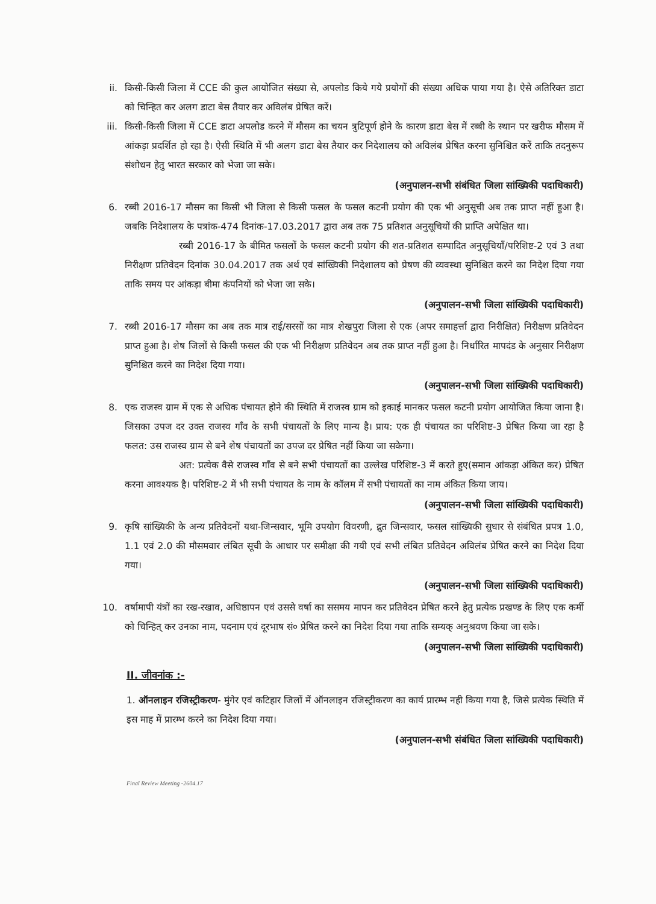ii. किसी-किसी जिला में CCE की कुल आयोजित संख्या से, अपलोड किये गये प्रयोगों की संख्या अधिक पाया गया है। ऐसे अतिरिक्त डाटा को चिन्हित कर अलग डाटा बेस तैयार कर अविलंब प्रेषित करें।
iii. किसी-किसी जिला में CCE डाटा अपलोड करने में मौसम का चयन त्रुटिपूर्ण होने के कारण डाटा बेस में रब्बी के स्थान पर खरीफ मौसम में आंकड़ा प्रदर्शित हो रहा है। ऐसी स्थिति में भी अलग डाटा बेस तैयार कर निदेशालय को अविलंब प्रेषित करना सुनिश्चित करें ताकि तदनुरूप संशोधन हेतु भारत सरकार को भेजा जा सके।
(अनुपालन-सभी संबंधित जिला सांख्यिकी पदाधिकारी)
6. रब्बी 2016-17 मौसम का किसी भी जिला से किसी फसल के फसल कटनी प्रयोग की एक भी अनुसूची अब तक प्राप्त नहीं हुआ है। जबकि निदेशालय के पत्रांक-474 दिनांक-17.03.2017 द्वारा अब तक 75 प्रतिशत अनुसूचियों की प्राप्ति अपेक्षित था।
रब्बी 2016-17 के बीमित फसलों के फसल कटनी प्रयोग की शत-प्रतिशत सम्पादित अनुसूचियाँ/परिशिष्ट-2 एवं 3 तथा निरीक्षण प्रतिवेदन दिनांक 30.04.2017 तक अर्थ एवं सांख्यिकी निदेशालय को प्रेषण की व्यवस्था सुनिश्चित करने का निदेश दिया गया ताकि समय पर आंकड़ा बीमा कंपनियों को भेजा जा सके।
(अनुपालन-सभी जिला सांख्यिकी पदाधिकारी)
7. रब्बी 2016-17 मौसम का अब तक मात्र राई/सरसों का मात्र शेखपुरा जिला से एक (अपर समाहर्त्ता द्वारा निरीक्षित) निरीक्षण प्रतिवेदन प्राप्त हुआ है। शेष जिलों से किसी फसल की एक भी निरीक्षण प्रतिवेदन अब तक प्राप्त नहीं हुआ है। निर्धारित मापदंड के अनुसार निरीक्षण सुनिश्चित करने का निदेश दिया गया।
(अनुपालन-सभी जिला सांख्यिकी पदाधिकारी)
8. एक राजस्व ग्राम में एक से अधिक पंचायत होने की स्थिति में राजस्व ग्राम को इकाई मानकर फसल कटनी प्रयोग आयोजित किया जाना है। जिसका उपज दर उक्त राजस्व गाँव के सभी पंचायतों के लिए मान्य है। प्राय: एक ही पंचायत का परिशिष्ट-3 प्रेषित किया जा रहा है फलत: उस राजस्व ग्राम से बने शेष पंचायतों का उपज दर प्रेषित नहीं किया जा सकेगा।
अत: प्रत्येक वैसे राजस्व गाँव से बने सभी पंचायतों का उल्लेख परिशिष्ट-3 में करते हुए(समान आंकड़ा अंकित कर) प्रेषित करना आवश्यक है। परिशिष्ट-2 में भी सभी पंचायत के नाम के कॉलम में सभी पंचायतों का नाम अंकित किया जाय।
(अनुपालन-सभी जिला सांख्यिकी पदाधिकारी)
9. कृषि सांख्यिकी के अन्य प्रतिवेदनों यथा-जिन्सवार, भूमि उपयोग विवरणी, द्रुत जिन्सवार, फसल सांख्यिकी सुधार से संबंधित प्रपत्र 1.0, 1.1 एवं 2.0 की मौसमवार लंबित सूची के आधार पर समीक्षा की गयी एवं सभी लंबित प्रतिवेदन अविलंब प्रेषित करने का निदेश दिया गया।
(अनुपालन-सभी जिला सांख्यिकी पदाधिकारी)
10. वर्षामापी यंत्रों का रख-रखाव, अधिष्ठापन एवं उससे वर्षा का ससमय मापन कर प्रतिवेदन प्रेषित करने हेतु प्रत्येक प्रखण्ड के लिए एक कर्मी को चिन्हित् कर उनका नाम, पदनाम एवं दूरभाष सं० प्रेषित करने का निदेश दिया गया ताकि सम्यक् अनुश्रवण किया जा सके।
(अनुपालन-सभी जिला सांख्यिकी पदाधिकारी)
II. जीवनांक :-
1. ऑनलाइन रजिस्ट्रीकरण- मुंगेर एवं कटिहार जिलों में ऑनलाइन रजिस्ट्रीकरण का कार्य प्रारम्भ नही किया गया है, जिसे प्रत्येक स्थिति में इस माह में प्रारम्भ करने का निदेश दिया गया।
(अनुपालन-सभी संबंधित जिला सांख्यिकी पदाधिकारी)
Final Review Meeting -2604.17